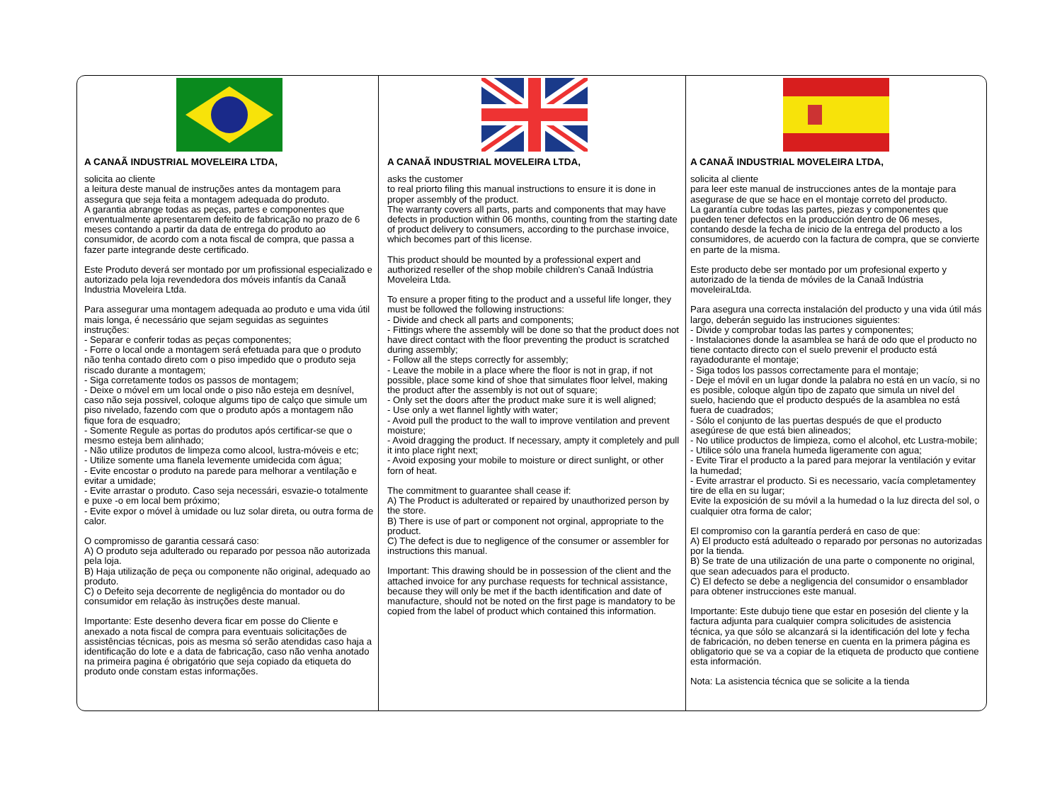A CANAÃ INDUSTRIAL MOVELEIRA LTDA,
solicita ao cliente
a leitura deste manual de instruções antes da montagem para assegura que seja feita a montagem adequada do produto.
A garantia abrange todas as peças, partes e componentes que enventualmente apresentarem defeito de fabricação no prazo de 6 meses contando a partir da data de entrega do produto ao consumidor, de acordo com a nota fiscal de compra, que passa a fazer parte integrande deste certificado.
Este Produto deverá ser montado por um profissional especializado e autorizado pela loja revendedora dos móveis infantís da Canaã Industria Moveleira Ltda.
Para assegurar uma montagem adequada ao produto e uma vida útil mais longa, é necessário que sejam seguidas as seguintes instruções:
- Separar e conferir todas as peças componentes;
- Forre o local onde a montagem será efetuada para que o produto não tenha contado direto com o piso impedido que o produto seja riscado durante a montagem;
- Siga corretamente todos os passos de montagem;
- Deixe o móvel em um local onde o piso não esteja em desnível, caso não seja possivel, coloque algums tipo de calço que simule um piso nivelado, fazendo com que o produto após a montagem não fique fora de esquadro;
- Somente Regule as portas do produtos após certificar-se que o mesmo esteja bem alinhado;
- Não utilize produtos de limpeza como alcool, lustra-móveis e etc;
- Utilize somente uma flanela levemente umidecida com água;
- Evite encostar o produto na parede para melhorar a ventilação e evitar a umidade;
- Evite arrastar o produto. Caso seja necessári, esvazie-o totalmente e puxe -o em local bem próximo;
- Evite expor o móvel à umidade ou luz solar direta, ou outra forma de calor.
O compromisso de garantia cessará caso:
A) O produto seja adulterado ou reparado por pessoa não autorizada pela loja.
B) Haja utilização de peça ou componente não original, adequado ao produto.
C) o Defeito seja decorrente de negligência do montador ou do consumidor em relação às instruções deste manual.
Importante: Este desenho devera ficar em posse do Cliente e anexado a nota fiscal de compra para eventuais solicitações de assistências técnicas, pois as mesma só serão atendidas caso haja a identificação do lote e a data de fabricação, caso não venha anotado na primeira pagina é obrigatório que seja copiado da etiqueta do produto onde constam estas informações.
A CANAÃ INDUSTRIAL MOVELEIRA LTDA,
asks the customer
to real priorto filing this manual instructions to ensure it is done in proper assembly of the product.
The warranty covers all parts, parts and components that may have defects in production within 06 months, counting from the starting date of product delivery to consumers, according to the purchase invoice, which becomes part of this license.
This product should be mounted by a professional expert and authorized reseller of the shop mobile children's Canaã Indústria Moveleira Ltda.
To ensure a proper fiting to the product and a usseful life longer, they must be followed the following instructions:
- Divide and check all parts and components;
- Fittings where the assembly will be done so that the product does not have direct contact with the floor preventing the product is scratched during assembly;
- Follow all the steps correctly for assembly;
- Leave the mobile in a place where the floor is not in grap, if not possible, place some kind of shoe that simulates floor lelvel, making the product after the assembly is not out of square;
- Only set the doors after the product make sure it is well aligned;
- Use only a wet flannel lightly with water;
- Avoid pull the product to the wall to improve ventilation and prevent moisture;
- Avoid dragging the product. If necessary, ampty it completely and pull it into place right next;
- Avoid exposing your mobile to moisture or direct sunlight, or other forn of heat.
The commitment to guarantee shall cease if:
A) The Product is adulterated or repaired by unauthorized person by the store.
B) There is use of part or component not orginal, appropriate to the product.
C) The defect is due to negligence of the consumer or assembler for instructions this manual.
Important: This drawing should be in possession of the client and the attached invoice for any purchase requests for technical assistance, because they will only be met if the bacth identification and date of manufacture, should not be noted on the first page is mandatory to be copied from the label of product which contained this information.
A CANAÃ INDUSTRIAL MOVELEIRA LTDA,
solicita al cliente
para leer este manual de instrucciones antes de la montaje para asegurase de que se hace en el montaje correto del producto.
La garantía cubre todas las partes, piezas y componentes que pueden tener defectos en la producción dentro de 06 meses, contando desde la fecha de inicio de la entrega del producto a los consumidores, de acuerdo con la factura de compra, que se convierte en parte de la misma.
Este producto debe ser montado por um profesional experto y autorizado de la tienda de móviles de la Canaã Indústria moveleiraLtda.
Para asegura una correcta instalación del producto y una vida útil más largo, deberán seguido las instruciones siguientes:
- Divide y comprobar todas las partes y componentes;
- Instalaciones donde la asamblea se hará de odo que el producto no tiene contacto directo con el suelo prevenir el producto está rayadodurante el montaje;
- Siga todos los passos correctamente para el montaje;
- Deje el móvil en un lugar donde la palabra no está en un vacío, si no es posible, coloque algún tipo de zapato que simula un nivel del suelo, haciendo que el producto después de la asamblea no está fuera de cuadrados;
- Sólo el conjunto de las puertas después de que el producto asegúrese de que está bien alineados;
- No utilice productos de limpieza, como el alcohol, etc Lustra-mobile;
- Utilice sólo una franela humeda ligeramente con agua;
- Evite Tirar el producto a la pared para mejorar la ventilación y evitar la humedad;
- Evite arrastrar el producto. Si es necessario, vacía completamentey tire de ella en su lugar;
Evite la exposición de su móvil a la humedad o la luz directa del sol, o cualquier otra forma de calor;
El compromiso con la garantía perderá en caso de que:
A) El producto está adulteado o reparado por personas no autorizadas por la tienda.
B) Se trate de una utilización de una parte o componente no original, que sean adecuados para el producto.
C) El defecto se debe a negligencia del consumidor o ensamblador para obtener instrucciones este manual.
Importante: Este dubujo tiene que estar en posesión del cliente y la factura adjunta para cualquier compra solicitudes de asistencia técnica, ya que sólo se alcanzará si la identificación del lote y fecha de fabricación, no deben tenerse en cuenta en la primera página es obligatorio que se va a copiar de la etiqueta de producto que contiene esta información.
Nota: La asistencia técnica que se solicite a la tienda